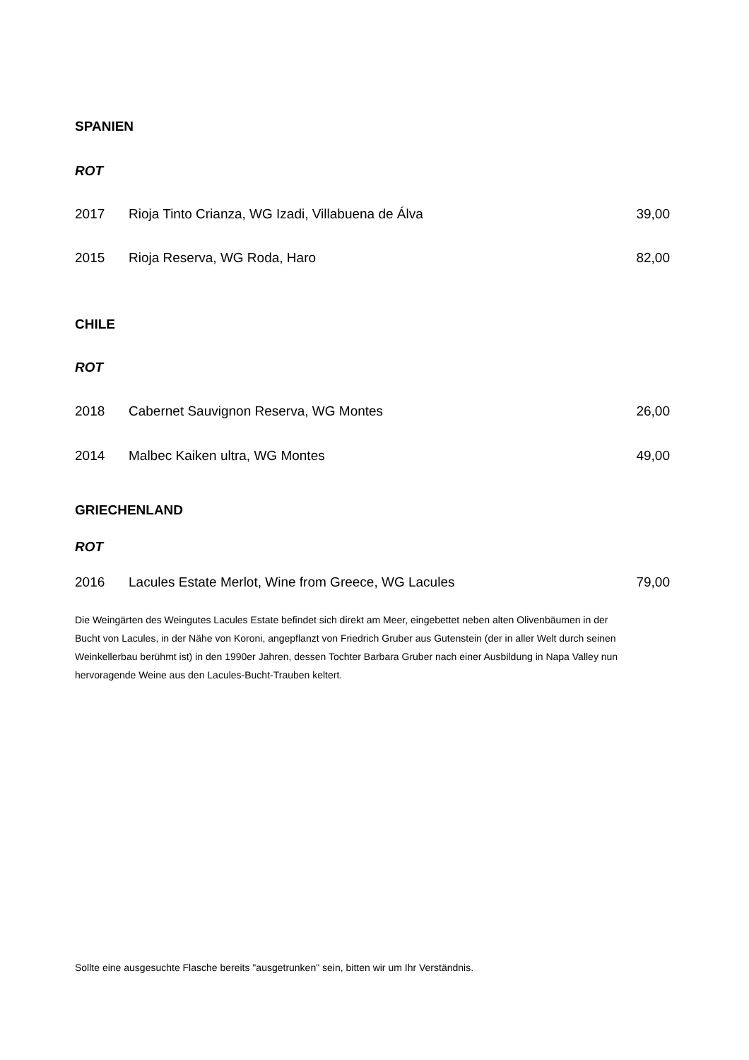SPANIEN
ROT
| 2017 | Rioja Tinto Crianza, WG Izadi, Villabuena de Álva | 39,00 |
| 2015 | Rioja Reserva, WG Roda, Haro | 82,00 |
CHILE
ROT
| 2018 | Cabernet Sauvignon Reserva, WG Montes | 26,00 |
| 2014 | Malbec Kaiken ultra, WG Montes | 49,00 |
GRIECHENLAND
ROT
| 2016 | Lacules Estate Merlot, Wine from Greece, WG Lacules | 79,00 |
Die Weingärten des Weingutes Lacules Estate befindet sich direkt am Meer, eingebettet neben alten Olivenbäumen in der Bucht von Lacules, in der Nähe von Koroni, angepflanzt von Friedrich Gruber aus Gutenstein (der in aller Welt durch seinen Weinkellerbau berühmt ist) in den 1990er Jahren, dessen Tochter Barbara Gruber nach einer Ausbildung in Napa Valley nun hervoragende Weine aus den Lacules-Bucht-Trauben keltert.
Sollte eine ausgesuchte Flasche bereits "ausgetrunken" sein, bitten wir um Ihr Verständnis.